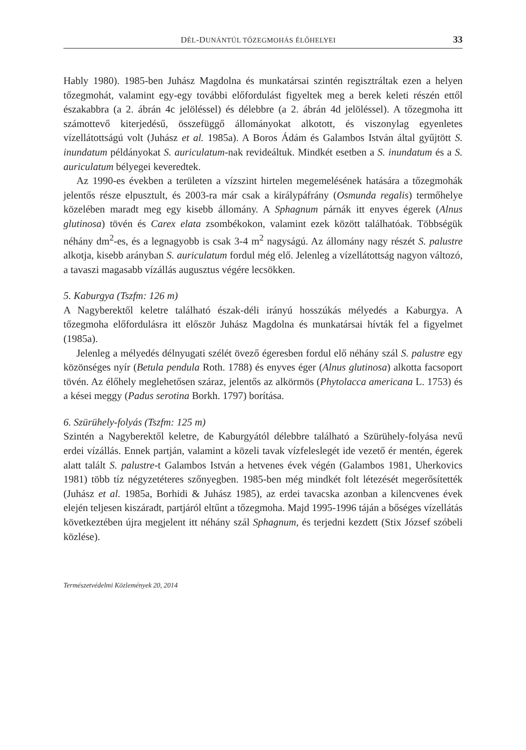DÉL-DUNÁNTÚL TŐZEGMOHÁS ÉLŐHELYEI 33
Hably 1980). 1985-ben Juhász Magdolna és munkatársai szintén regisztráltak ezen a helyen tőzegmohát, valamint egy-egy további előfordulást figyeltek meg a berek keleti részén ettől északabbra (a 2. ábrán 4c jelöléssel) és délebbre (a 2. ábrán 4d jelöléssel). A tőzegmoha itt számottevő kiterjedésű, összefüggő állományokat alkotott, és viszonylag egyenletes vízellátottságú volt (Juhász et al. 1985a). A Boros Ádám és Galambos István által gyűjtött S. inundatum példányokat S. auriculatum-nak revideáltuk. Mindkét esetben a S. inundatum és a S. auriculatum bélyegei keveredtek.
Az 1990-es években a területen a vízszint hirtelen megemelésének hatására a tőzegmohák jelentős része elpusztult, és 2003-ra már csak a királypáfrány (Osmunda regalis) termőhelye közelében maradt meg egy kisebb állomány. A Sphagnum párnák itt enyves égerek (Alnus glutinosa) tövén és Carex elata zsombékokon, valamint ezek között találhatóak. Többségük néhány dm<sup>2</sup>-es, és a legnagyobb is csak 3-4 m<sup>2</sup> nagyságú. Az állomány nagy részét S. palustre alkotja, kisebb arányban S. auriculatum fordul még elő. Jelenleg a vízellátottság nagyon változó, a tavaszi magasabb vízállás augusztus végére lecsökken.
5. Kaburgya (Tszfm: 126 m)
A Nagyberektől keletre található észak-déli irányú hosszúkás mélyedés a Kaburgya. A tőzegmoha előfordulásra itt először Juhász Magdolna és munkatársai hívták fel a figyelmet (1985a).
Jelenleg a mélyedés délnyugati szélét övező égeresben fordul elő néhány szál S. palustre egy közönséges nyír (Betula pendula Roth. 1788) és enyves éger (Alnus glutinosa) alkotta facsoport tövén. Az élőhely meglehetősen száraz, jelentős az alkörmös (Phytolacca americana L. 1753) és a kései meggy (Padus serotina Borkh. 1797) borítása.
6. Szürühely-folyás (Tszfm: 125 m)
Szintén a Nagyberektől keletre, de Kaburgyától délebbre található a Szürühely-folyása nevű erdei vízállás. Ennek partján, valamint a közeli tavak vízfeleslegét ide vezető ér mentén, égerek alatt talált S. palustre-t Galambos István a hetvenes évek végén (Galambos 1981, Uherkovics 1981) több tíz négyzetéteres szőnyegben. 1985-ben még mindkét folt létezését megerősítették (Juhász et al. 1985a, Borhidi & Juhász 1985), az erdei tavacska azonban a kilencvenes évek elején teljesen kiszáradt, partjáról eltűnt a tőzegmoha. Majd 1995-1996 táján a bőséges vízellátás következtében újra megjelent itt néhány szál Sphagnum, és terjedni kezdett (Stix József szóbeli közlése).
Természetvédelmi Közlemények 20, 2014